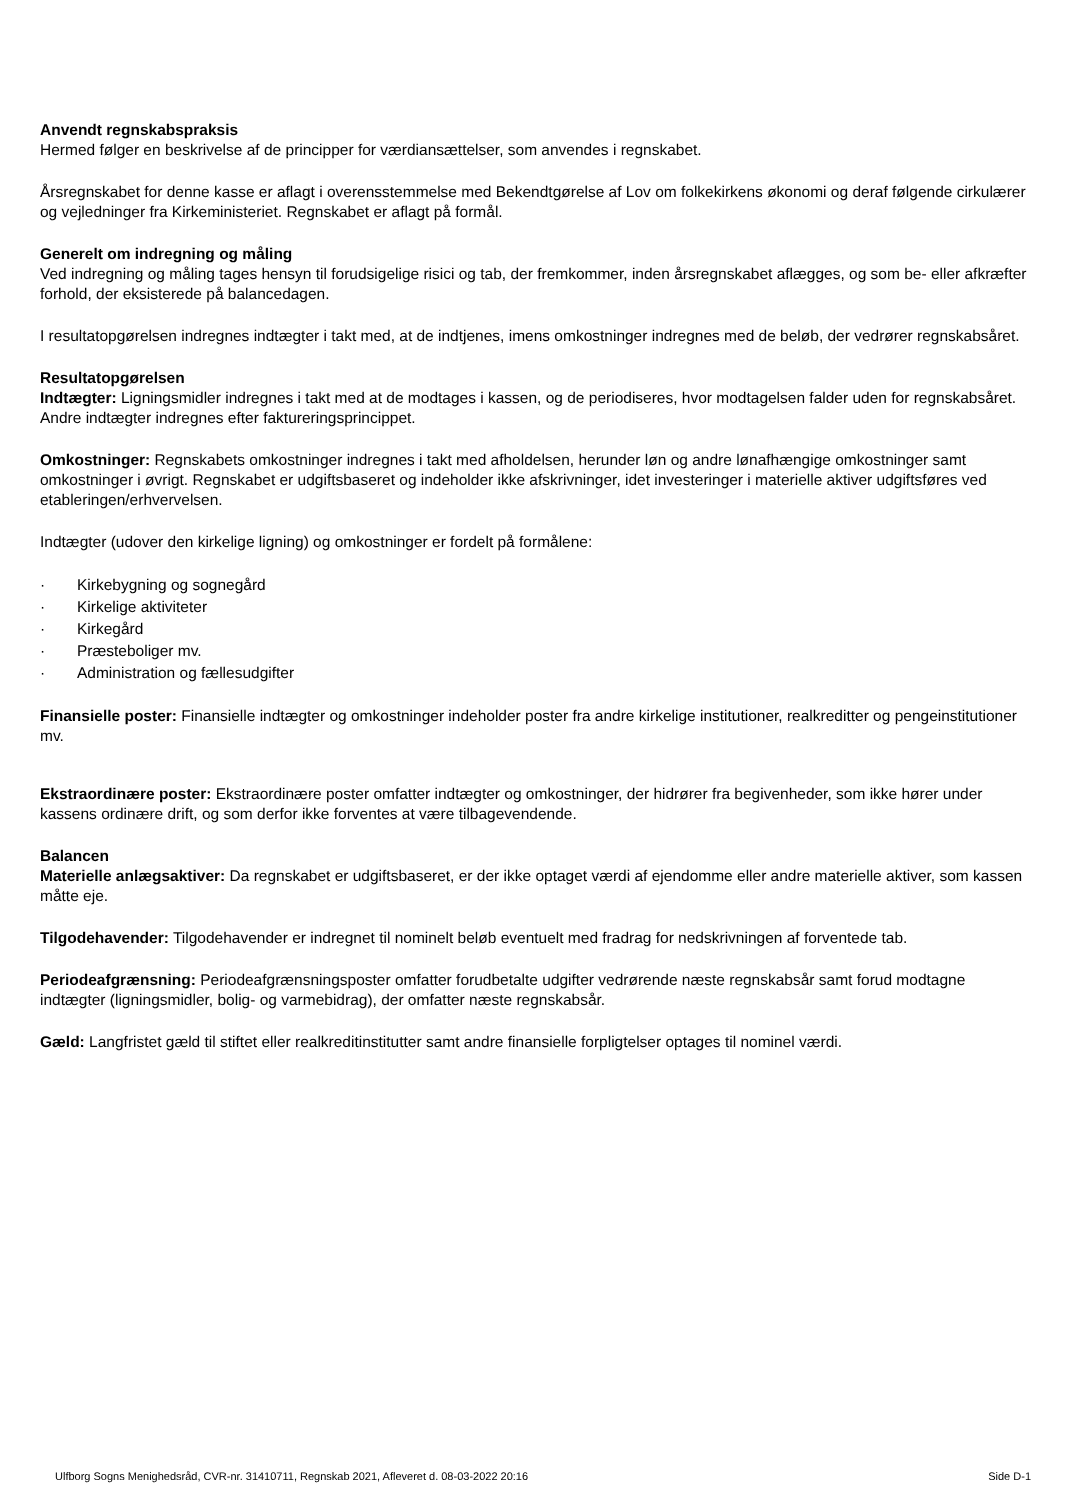Anvendt regnskabspraksis
Hermed følger en beskrivelse af de principper for værdiansættelser, som anvendes i regnskabet.
Årsregnskabet for denne kasse er aflagt i overensstemmelse med Bekendtgørelse af Lov om folkekirkens økonomi og deraf følgende cirkulærer og vejledninger fra Kirkeministeriet. Regnskabet er aflagt på formål.
Generelt om indregning og måling
Ved indregning og måling tages hensyn til forudsigelige risici og tab, der fremkommer, inden årsregnskabet aflægges, og som be- eller afkræfter forhold, der eksisterede på balancedagen.
I resultatopgørelsen indregnes indtægter i takt med, at de indtjenes, imens omkostninger indregnes med de beløb, der vedrører regnskabsåret.
Resultatopgørelsen
Indtægter: Ligningsmidler indregnes i takt med at de modtages i kassen, og de periodiseres, hvor modtagelsen falder uden for regnskabsåret. Andre indtægter indregnes efter faktureringsprincippet.
Omkostninger: Regnskabets omkostninger indregnes i takt med afholdelsen, herunder løn og andre lønafhængige omkostninger samt omkostninger i øvrigt. Regnskabet er udgiftsbaseret og indeholder ikke afskrivninger, idet investeringer i materielle aktiver udgiftsføres ved etableringen/erhvervelsen.
Indtægter (udover den kirkelige ligning) og omkostninger er fordelt på formålene:
· Kirkebygning og sognegård
· Kirkelige aktiviteter
· Kirkegård
· Præsteboliger mv.
· Administration og fællesudgifter
Finansielle poster: Finansielle indtægter og omkostninger indeholder poster fra andre kirkelige institutioner, realkreditter og pengeinstitutioner mv.
Ekstraordinære poster: Ekstraordinære poster omfatter indtægter og omkostninger, der hidrører fra begivenheder, som ikke hører under kassens ordinære drift, og som derfor ikke forventes at være tilbagevendende.
Balancen
Materielle anlægsaktiver: Da regnskabet er udgiftsbaseret, er der ikke optaget værdi af ejendomme eller andre materielle aktiver, som kassen måtte eje.
Tilgodehavender: Tilgodehavender er indregnet til nominelt beløb eventuelt med fradrag for nedskrivningen af forventede tab.
Periodeafgrænsning: Periodeafgrænsningsposter omfatter forudbetalte udgifter vedrørende næste regnskabsår samt forud modtagne indtægter (ligningsmidler, bolig- og varmebidrag), der omfatter næste regnskabsår.
Gæld: Langfristet gæld til stiftet eller realkreditinstitutter samt andre finansielle forpligtelser optages til nominel værdi.
Ulfborg Sogns Menighedsråd, CVR-nr. 31410711, Regnskab 2021, Afleveret d. 08-03-2022 20:16 Side D-1